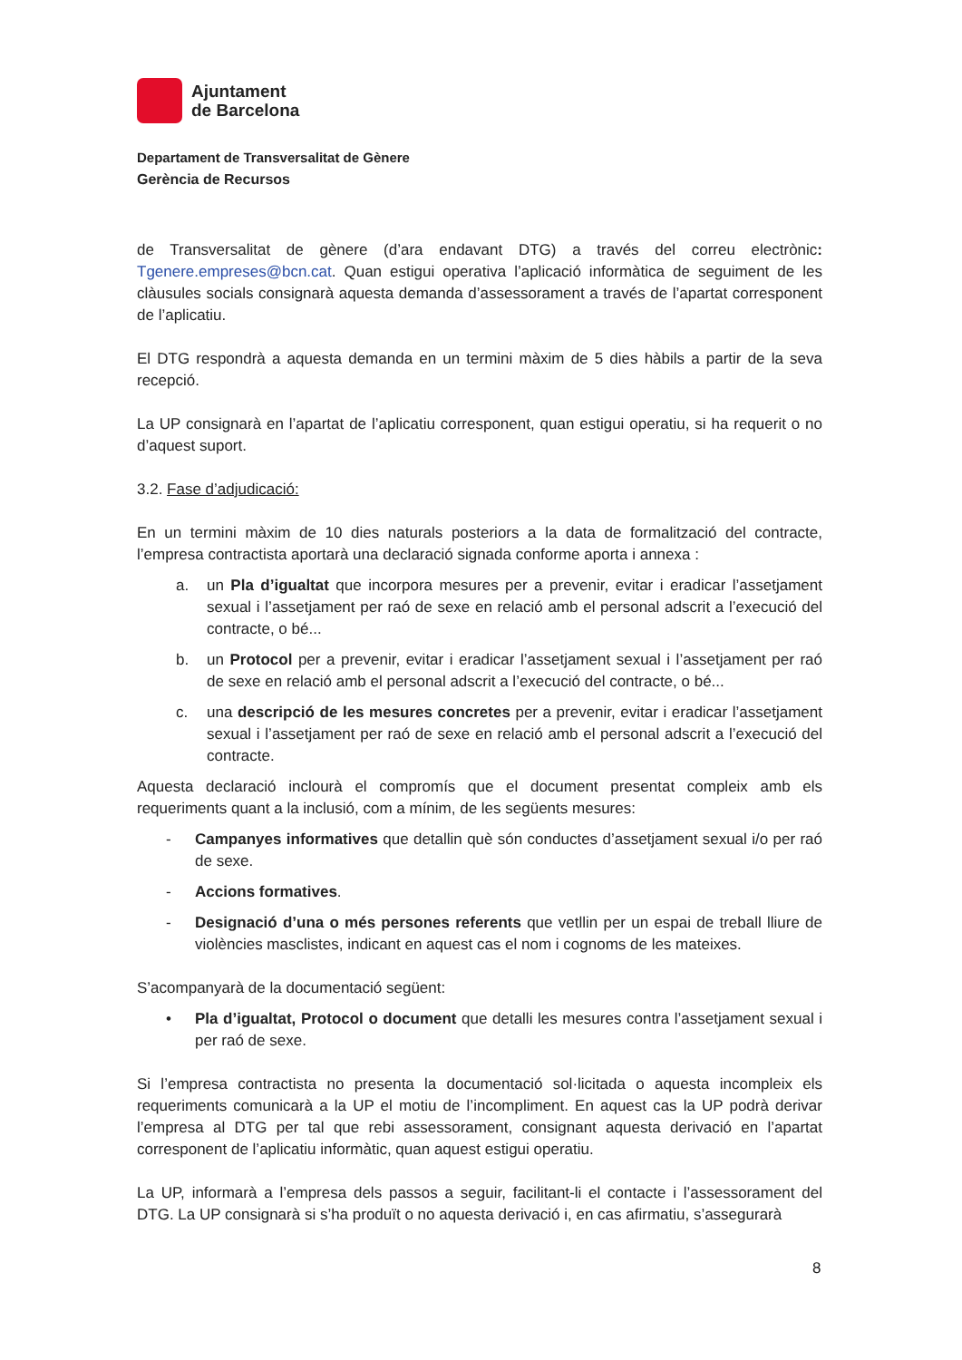Ajuntament
de Barcelona
Departament de Transversalitat de Gènere
Gerència de Recursos
de Transversalitat de gènere (d’ara endavant DTG) a través del correu electrònic: Tgenere.empreses@bcn.cat. Quan estigui operativa l’aplicació informàtica de seguiment de les clàusules socials consignarà aquesta demanda d’assessorament a través de l’apartat corresponent de l’aplicatiu.
El DTG respondrà a aquesta demanda en un termini màxim de 5 dies hàbils a partir de la seva recepció.
La UP consignarà en l’apartat de l’aplicatiu corresponent, quan estigui operatiu, si ha requerit o no d’aquest suport.
3.2. Fase d’adjudicació:
En un termini màxim de 10 dies naturals posteriors a la data de formalització del contracte, l’empresa contractista aportarà una declaració signada conforme aporta i annexa :
a. un Pla d’igualtat que incorpora mesures per a prevenir, evitar i eradicar l’assetjament sexual i l’assetjament per raó de sexe en relació amb el personal adscrit a l’execució del contracte, o bé...
b. un Protocol per a prevenir, evitar i eradicar l’assetjament sexual i l’assetjament per raó de sexe en relació amb el personal adscrit a l’execució del contracte, o bé...
c. una descripció de les mesures concretes per a prevenir, evitar i eradicar l’assetjament sexual i l’assetjament per raó de sexe en relació amb el personal adscrit a l’execució del contracte.
Aquesta declaració inclourà el compromís que el document presentat compleix amb els requeriments quant a la inclusió, com a mínim, de les següents mesures:
- Campanyes informatives que detallin què són conductes d’assetjament sexual i/o per raó de sexe.
- Accions formatives.
- Designació d’una o més persones referents que vetllin per un espai de treball lliure de violències masclistes, indicant en aquest cas el nom i cognoms de les mateixes.
S’acompanyarà de la documentació següent:
• Pla d’igualtat, Protocol o document que detalli les mesures contra l’assetjament sexual i per raó de sexe.
Si l’empresa contractista no presenta la documentació sol·licitada o aquesta incompleix els requeriments comunicarà a la UP el motiu de l’incompliment. En aquest cas la UP podrà derivar l’empresa al DTG per tal que rebi assessorament, consignant aquesta derivació en l’apartat corresponent de l’aplicatiu informàtic, quan aquest estigui operatiu.
La UP, informarà a l’empresa dels passos a seguir, facilitant-li el contacte i l’assessorament del DTG. La UP consignarà si s’ha produït o no aquesta derivació i, en cas afirmatiu, s’assegurarà
8